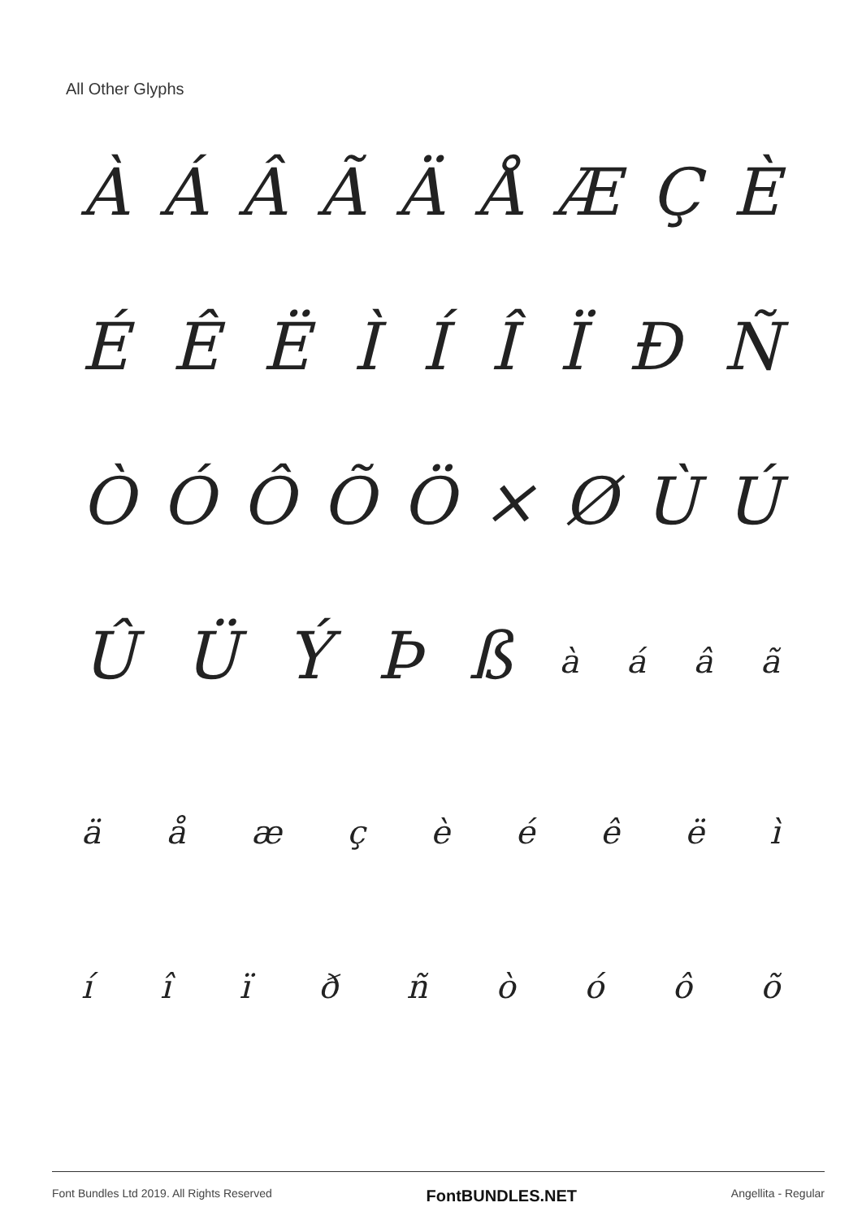All Other Glyphs
ÀÁÂÃÄÅÆÇÈ
ÉÊËÌÍÎÏÐÑ
ÒÓÔÕÖ × ØÙÚ
ÛÜÝÞß àáâã
äåæçèéêëì
íîïðñòóôõ
Font Bundles Ltd 2019. All Rights Reserved FontBUNDLES.NET Angellita - Regular